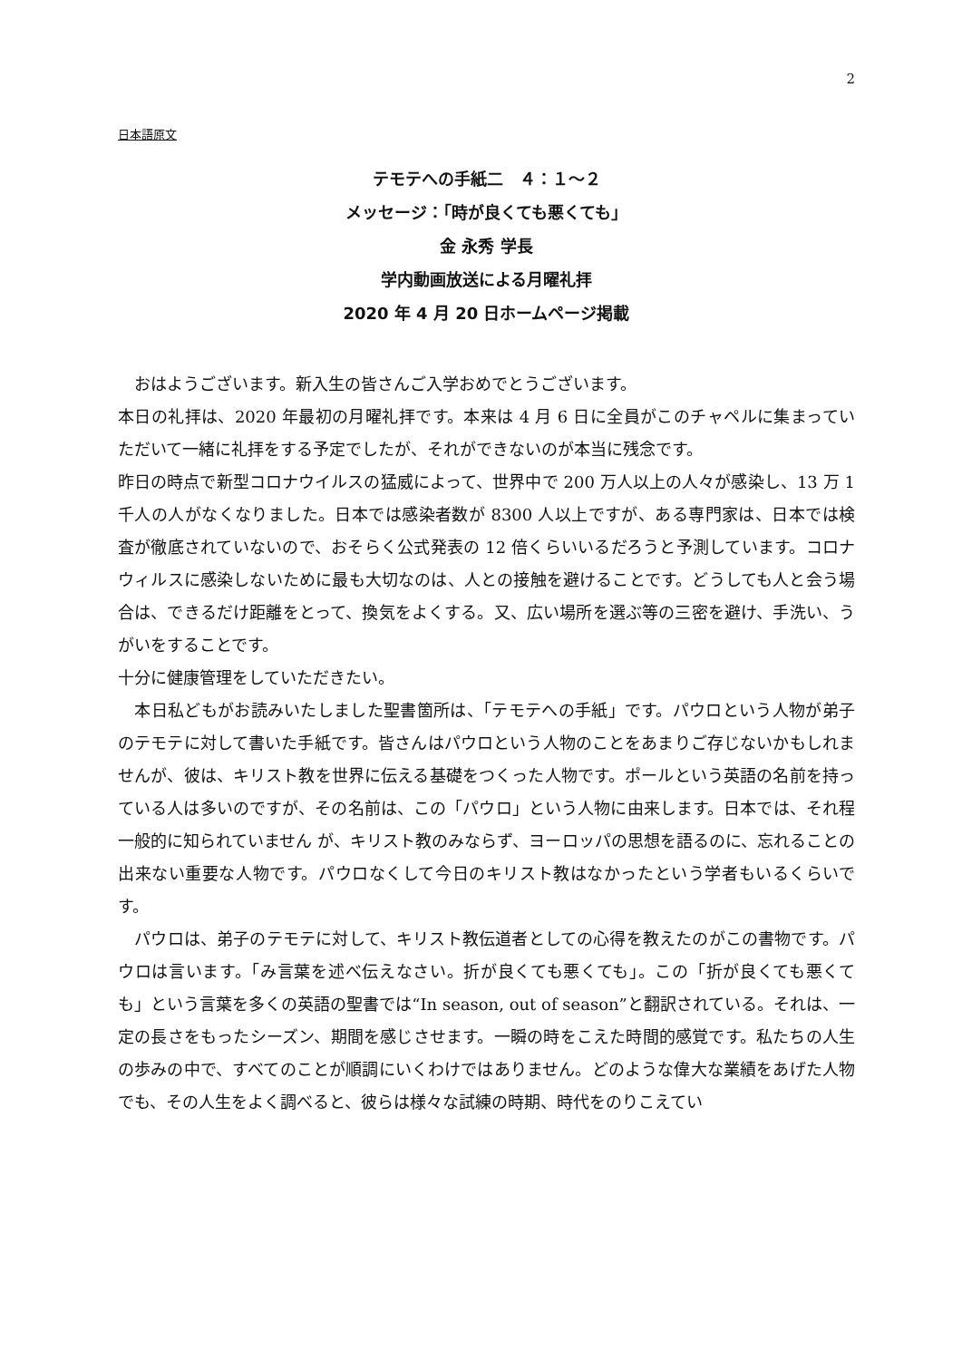2
日本語原文
テモテへの手紙二　４：１～２
メッセージ：「時が良くても悪くても」
金 永秀 学長
学内動画放送による月曜礼拝
2020 年 4 月 20 日ホームページ掲載
　おはようございます。新入生の皆さんご入学おめでとうございます。
本日の礼拝は、2020 年最初の月曜礼拝です。本来は 4 月 6 日に全員がこのチャペルに集まっていただいて一緒に礼拝をする予定でしたが、それができないのが本当に残念です。
昨日の時点で新型コロナウイルスの猛威によって、世界中で 200 万人以上の人々が感染し、13 万 1 千人の人がなくなりました。日本では感染者数が 8300 人以上ですが、ある専門家は、日本では検査が徹底されていないので、おそらく公式発表の 12 倍くらいいるだろうと予測しています。コロナウィルスに感染しないために最も大切なのは、人との接触を避けることです。どうしても人と会う場合は、できるだけ距離をとって、換気をよくする。又、広い場所を選ぶ等の三密を避け、手洗い、うがいをすることです。
十分に健康管理をしていただきたい。
　本日私どもがお読みいたしました聖書箇所は、「テモテへの手紙」です。パウロという人物が弟子のテモテに対して書いた手紙です。皆さんはパウロという人物のことをあまりご存じないかもしれませんが、彼は、キリスト教を世界に伝える基礎をつくった人物です。ポールという英語の名前を持っている人は多いのですが、その名前は、この「パウロ」という人物に由来します。日本では、それ程一般的に知られていません が、キリスト教のみならず、ヨーロッパの思想を語るのに、忘れることの出来ない重要な人物です。パウロなくして今日のキリスト教はなかったという学者もいるくらいです。
　パウロは、弟子のテモテに対して、キリスト教伝道者としての心得を教えたのがこの書物です。パウロは言います。「み言葉を述べ伝えなさい。折が良くても悪くても」。この「折が良くても悪くても」という言葉を多くの英語の聖書では“In season, out of season”と翻訳されている。それは、一定の長さをもったシーズン、期間を感じさせます。一瞬の時をこえた時間的感覚です。私たちの人生の歩みの中で、すべてのことが順調にいくわけではありません。どのような偉大な業績をあげた人物でも、その人生をよく調べると、彼らは様々な試練の時期、時代をのりこえてい